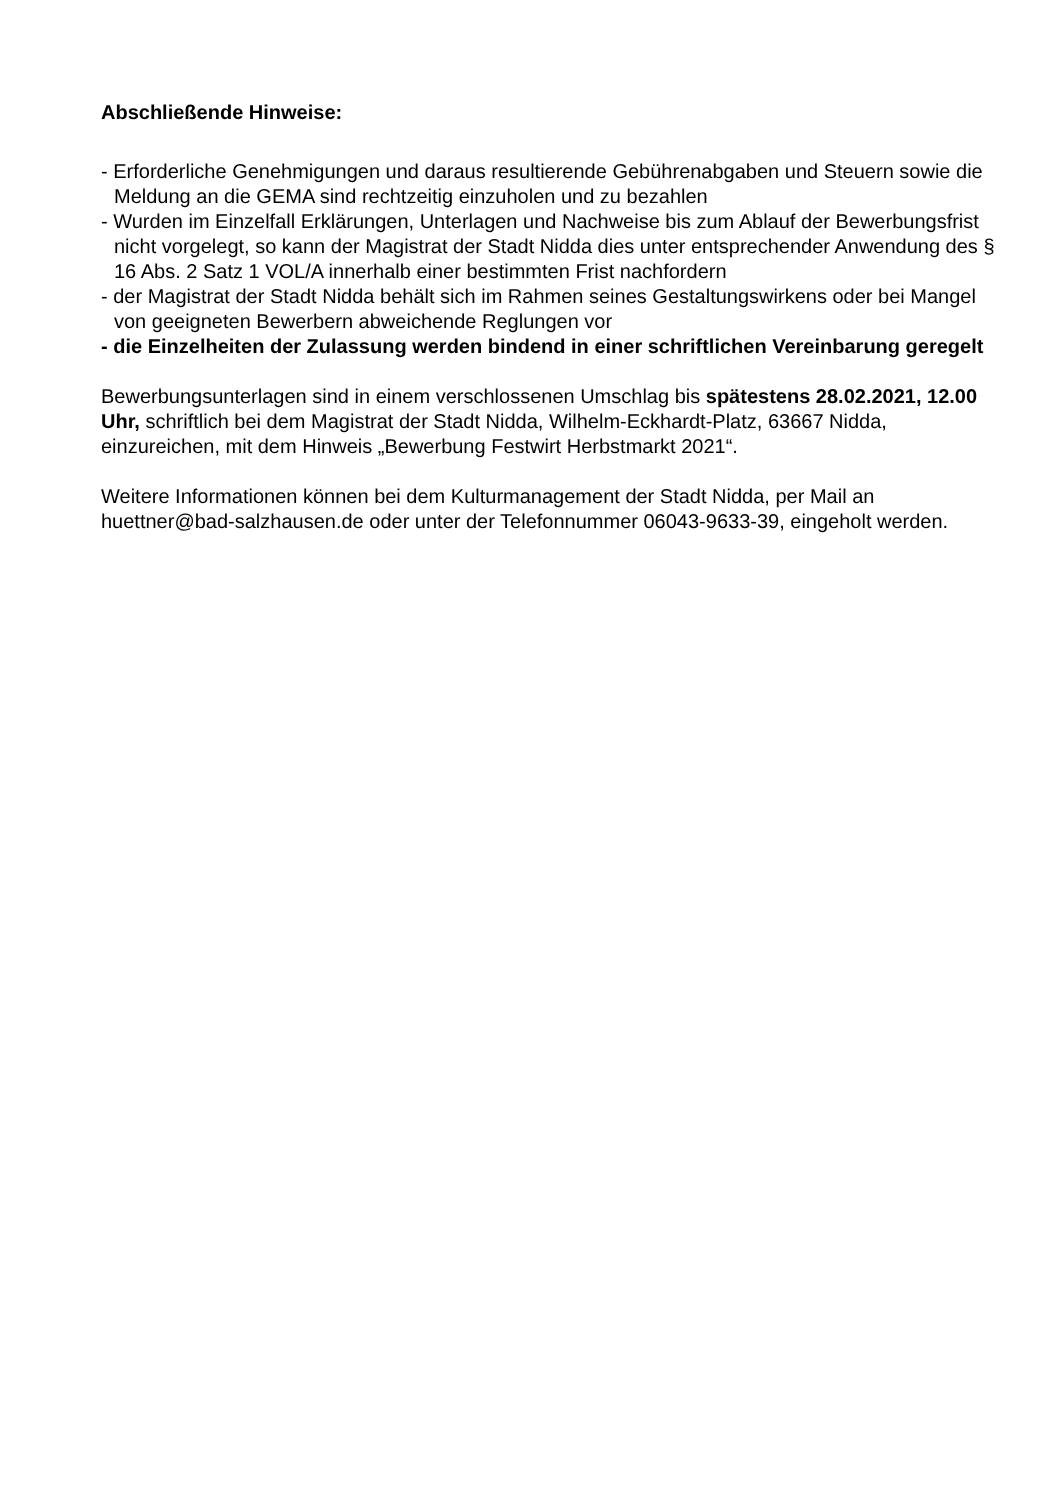Abschließende Hinweise:
- Erforderliche Genehmigungen und daraus resultierende Gebührenabgaben und Steuern sowie die Meldung an die GEMA sind rechtzeitig einzuholen und zu bezahlen
- Wurden im Einzelfall Erklärungen, Unterlagen und Nachweise bis zum Ablauf der Bewerbungsfrist nicht vorgelegt, so kann der Magistrat der Stadt Nidda dies unter entsprechender Anwendung des § 16 Abs. 2 Satz 1 VOL/A innerhalb einer bestimmten Frist nachfordern
- der Magistrat der Stadt Nidda behält sich im Rahmen seines Gestaltungswirkens oder bei Mangel von geeigneten Bewerbern abweichende Reglungen vor
- die Einzelheiten der Zulassung werden bindend in einer schriftlichen Vereinbarung geregelt
Bewerbungsunterlagen sind in einem verschlossenen Umschlag bis spätestens 28.02.2021, 12.00 Uhr, schriftlich bei dem Magistrat der Stadt Nidda, Wilhelm-Eckhardt-Platz, 63667 Nidda, einzureichen, mit dem Hinweis „Bewerbung Festwirt Herbstmarkt 2021“.
Weitere Informationen können bei dem Kulturmanagement der Stadt Nidda, per Mail an huettner@bad-salzhausen.de oder unter der Telefonnummer 06043-9633-39, eingeholt werden.